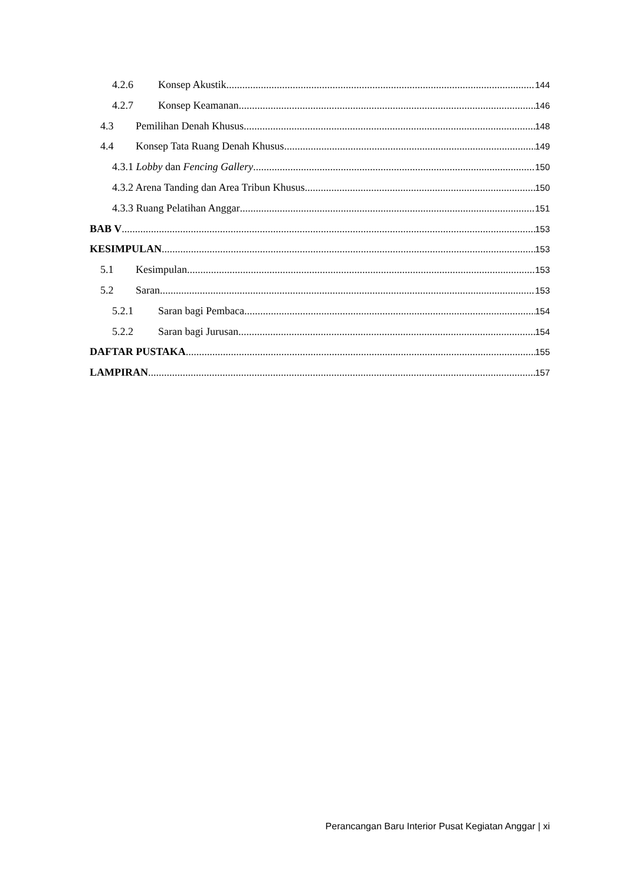4.2.6 Konsep Akustik 144
4.2.7 Konsep Keamanan 146
4.3 Pemilihan Denah Khusus 148
4.4 Konsep Tata Ruang Denah Khusus 149
4.3.1 Lobby dan Fencing Gallery 150
4.3.2 Arena Tanding dan Area Tribun Khusus 150
4.3.3 Ruang Pelatihan Anggar 151
BAB V 153
KESIMPULAN 153
5.1 Kesimpulan 153
5.2 Saran 153
5.2.1 Saran bagi Pembaca 154
5.2.2 Saran bagi Jurusan 154
DAFTAR PUSTAKA 155
LAMPIRAN 157
Perancangan Baru Interior Pusat Kegiatan Anggar | xi